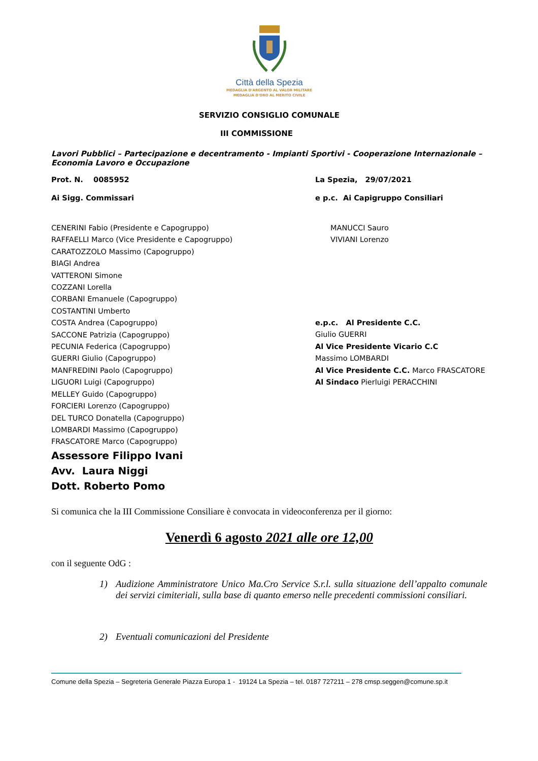Città della Spezia
MEDAGLIA D'ARGENTO AL VALOR MILITARE
MEDAGLIA D'ORO AL MERITO CIVILE
SERVIZIO CONSIGLIO COMUNALE
III COMMISSIONE
Lavori Pubblici – Partecipazione e decentramento - Impianti Sportivi - Cooperazione Internazionale – Economia Lavoro e Occupazione
Prot. N. 0085952 La Spezia, 29/07/2021
Ai Sigg. Commissari e p.c. Ai Capigruppo Consiliari
CENERINI Fabio (Presidente e Capogruppo)
RAFFAELLI Marco (Vice Presidente e Capogruppo)
CARATOZZOLO Massimo (Capogruppo)
BIAGI Andrea
VATTERONI Simone
COZZANI Lorella
CORBANI Emanuele (Capogruppo)
COSTANTINI Umberto
COSTA Andrea (Capogruppo)
SACCONE Patrizia (Capogruppo)
PECUNIA Federica (Capogruppo)
GUERRI Giulio (Capogruppo)
MANFREDINI Paolo (Capogruppo)
LIGUORI Luigi (Capogruppo)
MELLEY Guido (Capogruppo)
FORCIERI Lorenzo (Capogruppo)
DEL TURCO Donatella (Capogruppo)
LOMBARDI Massimo (Capogruppo)
FRASCATORE Marco (Capogruppo)
MANUCCI Sauro
VIVIANI Lorenzo
e.p.c. Al Presidente C.C.
Giulio GUERRI
Al Vice Presidente Vicario C.C
Massimo LOMBARDI
Al Vice Presidente C.C. Marco FRASCATORE
Al Sindaco Pierluigi PERACCHINI
Assessore Filippo Ivani
Avv. Laura Niggi
Dott. Roberto Pomo
Si comunica che la III Commissione Consiliare è convocata in videoconferenza per il giorno:
Venerdì 6 agosto 2021 alle ore 12,00
con il seguente OdG :
1) Audizione Amministratore Unico Ma.Cro Service S.r.l. sulla situazione dell’appalto comunale dei servizi cimiteriali, sulla base di quanto emerso nelle precedenti commissioni consiliari.
2) Eventuali comunicazioni del Presidente
Comune della Spezia – Segreteria Generale Piazza Europa 1 - 19124 La Spezia – tel. 0187 727211 – 278 cmsp.seggen@comune.sp.it